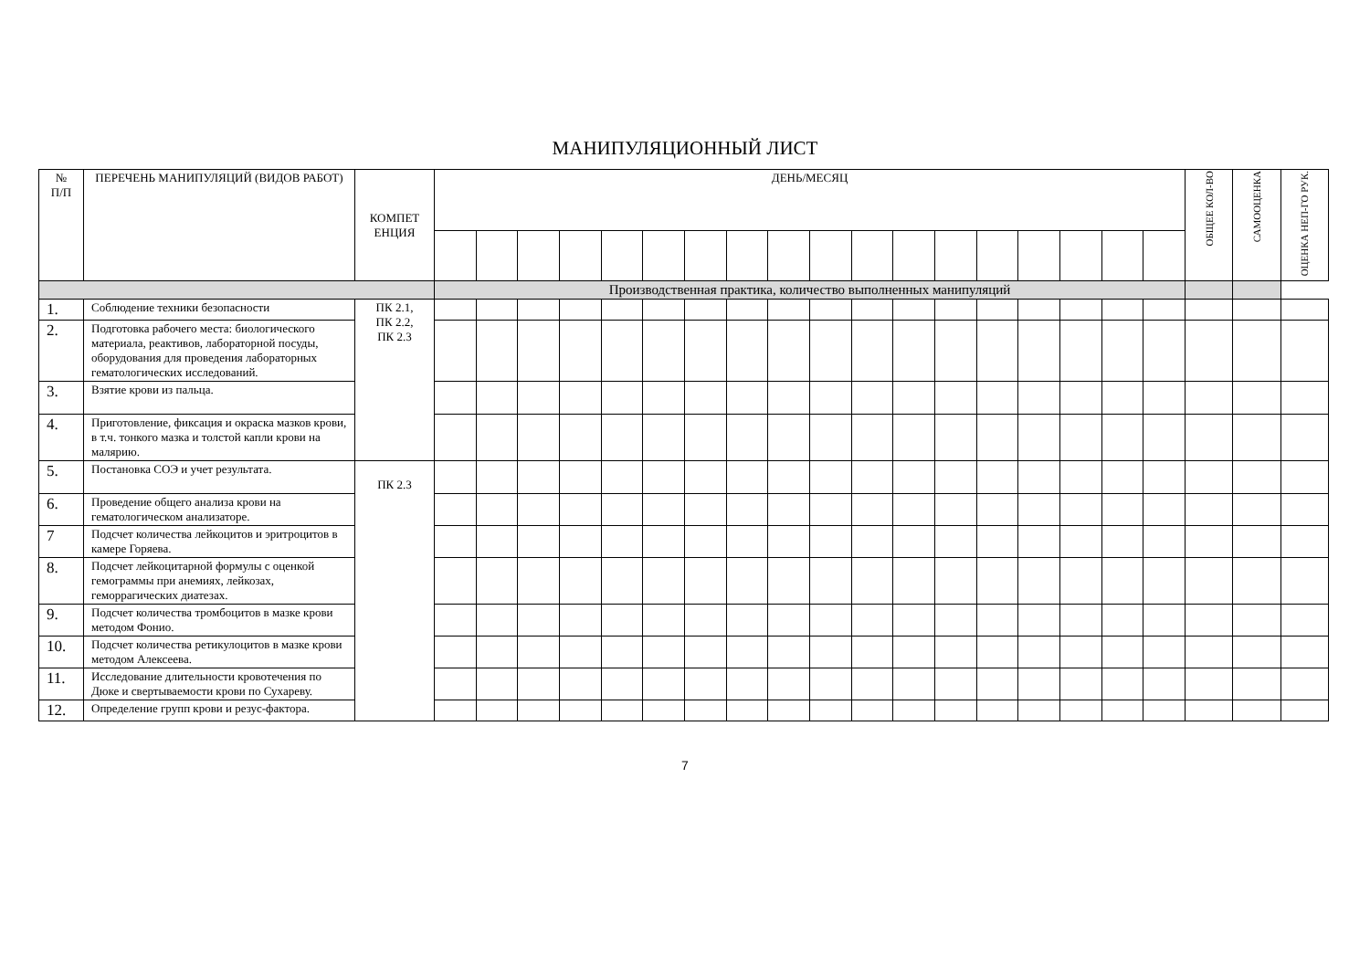МАНИПУЛЯЦИОННЫЙ ЛИСТ
| № П/П | ПЕРЕЧЕНЬ МАНИПУЛЯЦИЙ (ВИДОВ РАБОТ) | КОМПЕТ ЕНЦИЯ | ДЕНЬ/МЕСЯЦ | | | | | | | | | | | | | | | | | | ОБЩЕЕ КОЛ-ВО | САМООЦЕНКА | ОЦЕНКА НЕП-ГО РУК. |
| --- | --- | --- | --- | --- | --- | --- | --- | --- | --- | --- | --- | --- | --- | --- | --- | --- | --- | --- | --- | --- | --- | --- | --- |
| | | | Производственная практика, количество выполненных манипуляций | | | | | | | | | | | | | | | | | | | | |
| 1. | Соблюдение техники безопасности | ПК 2.1, ПК 2.2, ПК 2.3 | | | | | | | | | | | | | | | | | | | | | |
| 2. | Подготовка рабочего места: биологического материала, реактивов, лабораторной посуды, оборудования для проведения лабораторных гематологических исследований. | | | | | | | | | | | | | | | | | | | | | | |
| 3. | Взятие крови из пальца. | | | | | | | | | | | | | | | | | | | | | | |
| 4. | Приготовление, фиксация и окраска мазков крови, в т.ч. тонкого мазка и толстой капли крови на малярию. | | | | | | | | | | | | | | | | | | | | | | |
| 5. | Постановка СОЭ и учет результата. | ПК 2.3 | | | | | | | | | | | | | | | | | | | | | |
| 6. | Проведение общего анализа крови на гематологическом анализаторе. | | | | | | | | | | | | | | | | | | | | | | |
| 7 | Подсчет количества лейкоцитов и эритроцитов в камере Горяева. | | | | | | | | | | | | | | | | | | | | | | |
| 8. | Подсчет лейкоцитарной формулы с оценкой гемограммы при анемиях, лейкозах, геморрагических диатезах. | | | | | | | | | | | | | | | | | | | | | | |
| 9. | Подсчет количества тромбоцитов в мазке крови методом Фонио. | | | | | | | | | | | | | | | | | | | | | | |
| 10. | Подсчет количества ретикулоцитов в мазке крови методом Алексеева. | | | | | | | | | | | | | | | | | | | | | | |
| 11. | Исследование длительности кровотечения по Дюке и свертываемости крови по Сухареву. | | | | | | | | | | | | | | | | | | | | | | |
| 12. | Определение групп крови и резус-фактора. | | | | | | | | | | | | | | | | | | | | | | |
7